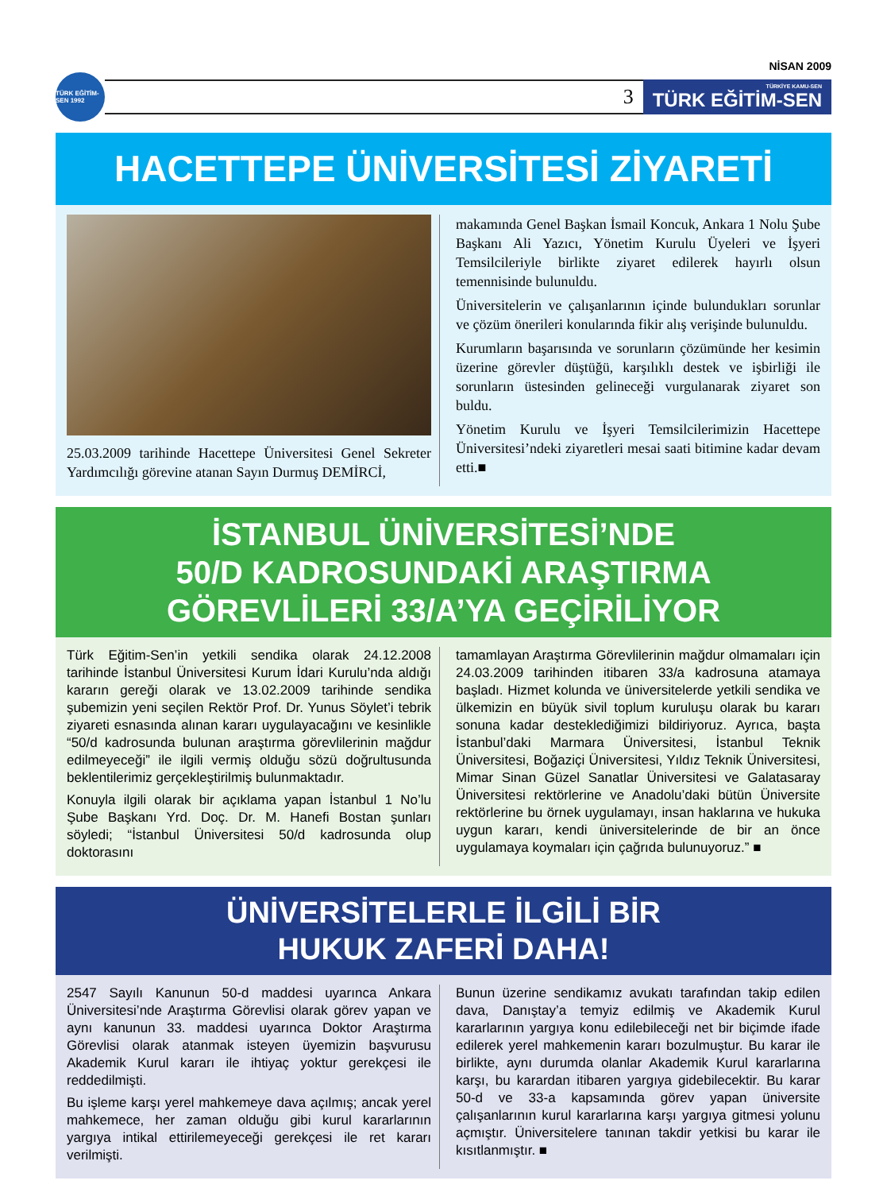NİSAN 2009
TÜRK EĞİTİM-SEN 1992
3
TÜRKİYE KAMU-SEN
TÜRK EĞİTİM-SEN
HACETTEPE ÜNİVERSİTESİ ZİYARETİ
25.03.2009 tarihinde Hacettepe Üniversitesi Genel Sekreter Yardımcılığı görevine atanan Sayın Durmuş DEMİRCİ,
makamında Genel Başkan İsmail Koncuk, Ankara 1 Nolu Şube Başkanı Ali Yazıcı, Yönetim Kurulu Üyeleri ve İşyeri Temsilcileriyle birlikte ziyaret edilerek hayırlı olsun temennisinde bulunuldu.
Üniversitelerin ve çalışanlarının içinde bulundukları sorunlar ve çözüm önerileri konularında fikir alış verişinde bulunuldu.
Kurumların başarısında ve sorunların çözümünde her kesimin üzerine görevler düştüğü, karşılıklı destek ve işbirliği ile sorunların üstesinden gelineceği vurgulanarak ziyaret son buldu.
Yönetim Kurulu ve İşyeri Temsilcilerimizin Hacettepe Üniversitesi’ndeki ziyaretleri mesai saati bitimine kadar devam etti.■
İSTANBUL ÜNİVERSİTESİ’NDE
50/D KADROSUNDAKİ ARAŞTIRMA
GÖREVLİLERİ 33/A’YA GEÇİRİLİYOR
Türk Eğitim-Sen’in yetkili sendika olarak 24.12.2008 tarihinde İstanbul Üniversitesi Kurum İdari Kurulu’nda aldığı kararın gereği olarak ve 13.02.2009 tarihinde sendika şubemizin yeni seçilen Rektör Prof. Dr. Yunus Söylet’i tebrik ziyareti esnasında alınan kararı uygulayacağını ve kesinlikle “50/d kadrosunda bulunan araştırma görevlilerinin mağdur edilmeyeceği” ile ilgili vermiş olduğu sözü doğrultusunda beklentilerimiz gerçekleştirilmiş bulunmaktadır.
Konuyla ilgili olarak bir açıklama yapan İstanbul 1 No’lu Şube Başkanı Yrd. Doç. Dr. M. Hanefi Bostan şunları söyledi; “İstanbul Üniversitesi 50/d kadrosunda olup doktorasını
tamamlayan Araştırma Görevlilerinin mağdur olmamaları için 24.03.2009 tarihinden itibaren 33/a kadrosuna atamaya başladı. Hizmet kolunda ve üniversitelerde yetkili sendika ve ülkemizin en büyük sivil toplum kuruluşu olarak bu kararı sonuna kadar desteklediğimizi bildiriyoruz. Ayrıca, başta İstanbul’daki Marmara Üniversitesi, İstanbul Teknik Üniversitesi, Boğaziçi Üniversitesi, Yıldız Teknik Üniversitesi, Mimar Sinan Güzel Sanatlar Üniversitesi ve Galatasaray Üniversitesi rektörlerine ve Anadolu’daki bütün Üniversite rektörlerine bu örnek uygulamayı, insan haklarına ve hukuka uygun kararı, kendi üniversitelerinde de bir an önce uygulamaya koymaları için çağrıda bulunuyoruz.” ■
ÜNİVERSİTELERLE İLGİLİ BİR
HUKUK ZAFERİ DAHA!
2547 Sayılı Kanunun 50-d maddesi uyarınca Ankara Üniversitesi’nde Araştırma Görevlisi olarak görev yapan ve aynı kanunun 33. maddesi uyarınca Doktor Araştırma Görevlisi olarak atanmak isteyen üyemizin başvurusu Akademik Kurul kararı ile ihtiyaç yoktur gerekçesi ile reddedilmişti.
Bu işleme karşı yerel mahkemeye dava açılmış; ancak yerel mahkemece, her zaman olduğu gibi kurul kararlarının yargıya intikal ettirilemeyeceği gerekçesi ile ret kararı verilmişti.
Bunun üzerine sendikamız avukatı tarafından takip edilen dava, Danıştay’a temyiz edilmiş ve Akademik Kurul kararlarının yargıya konu edilebileceği net bir biçimde ifade edilerek yerel mahkemenin kararı bozulmuştur. Bu karar ile birlikte, aynı durumda olanlar Akademik Kurul kararlarına karşı, bu karardan itibaren yargıya gidebilecektir. Bu karar 50-d ve 33-a kapsamında görev yapan üniversite çalışanlarının kurul kararlarına karşı yargıya gitmesi yolunu açmıştır. Üniversitelere tanınan takdir yetkisi bu karar ile kısıtlanmıştır. ■